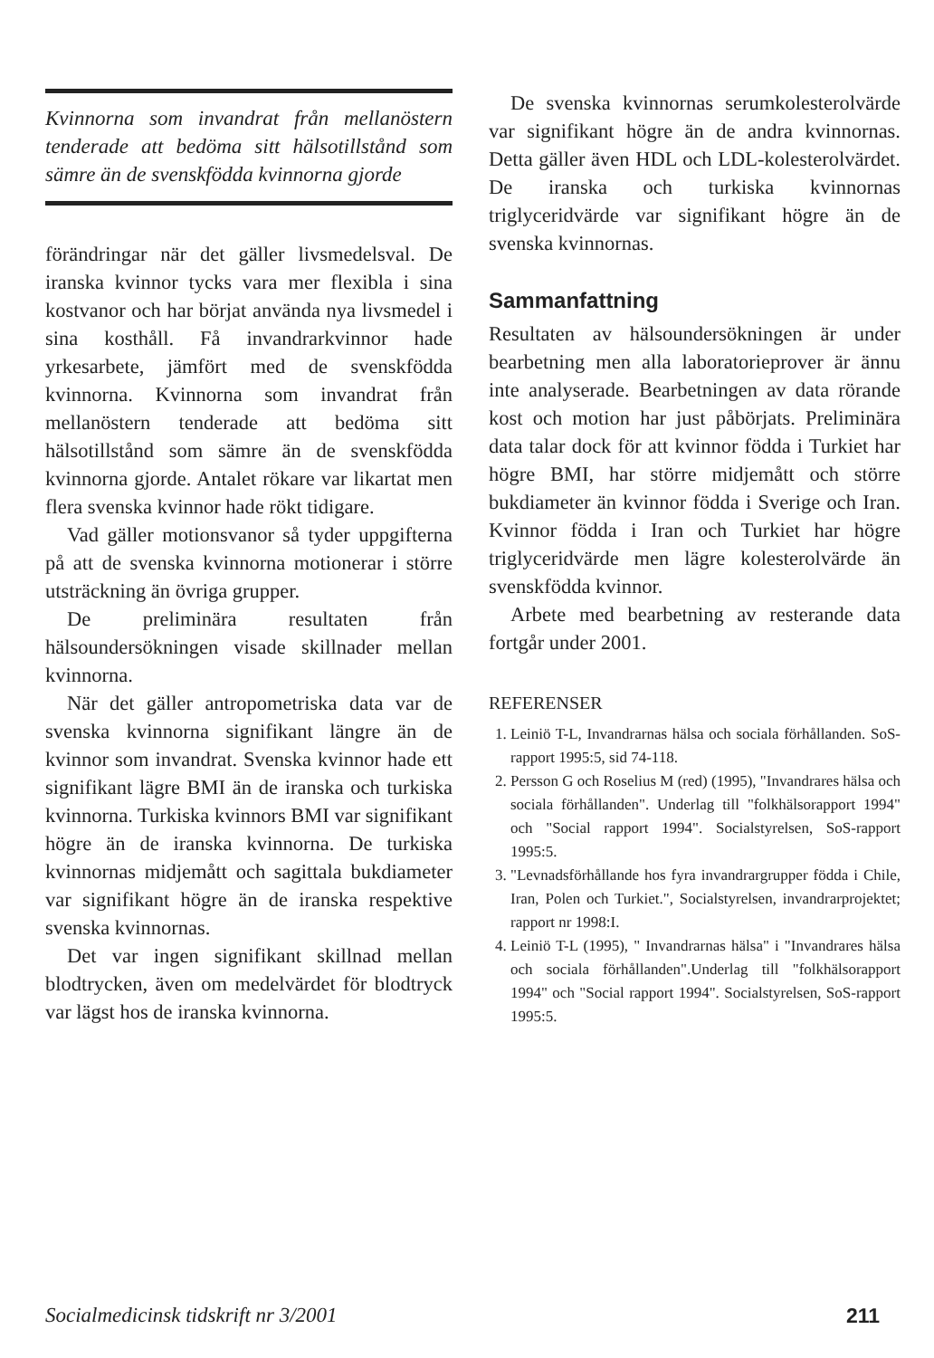Kvinnorna som invandrat från mellanöstern tenderade att bedöma sitt hälsotillstånd som sämre än de svenskfödda kvinnorna gjorde
förändringar när det gäller livsmedelsval. De iranska kvinnor tycks vara mer flexibla i sina kostvanor och har börjat använda nya livsmedel i sina kosthåll. Få invandrarkvinnor hade yrkesarbete, jämfört med de svenskfödda kvinnorna. Kvinnorna som invandrat från mellanöstern tenderade att bedöma sitt hälsotillstånd som sämre än de svenskfödda kvinnorna gjorde. Antalet rökare var likartat men flera svenska kvinnor hade rökt tidigare.
Vad gäller motionsvanor så tyder uppgifterna på att de svenska kvinnorna motionerar i större utsträckning än övriga grupper.
De preliminära resultaten från hälsoundersökningen visade skillnader mellan kvinnorna.
När det gäller antropometriska data var de svenska kvinnorna signifikant längre än de kvinnor som invandrat. Svenska kvinnor hade ett signifikant lägre BMI än de iranska och turkiska kvinnorna. Turkiska kvinnors BMI var signifikant högre än de iranska kvinnorna. De turkiska kvinnornas midjemått och sagittala bukdiameter var signifikant högre än de iranska respektive svenska kvinnornas.
Det var ingen signifikant skillnad mellan blodtrycken, även om medelvärdet för blodtryck var lägst hos de iranska kvinnorna.
De svenska kvinnornas serumkolesterolvärde var signifikant högre än de andra kvinnornas. Detta gäller även HDL och LDL-kolesterolvärdet. De iranska och turkiska kvinnornas triglyceridvärde var signifikant högre än de svenska kvinnornas.
Sammanfattning
Resultaten av hälsoundersökningen är under bearbetning men alla laboratorieprover är ännu inte analyserade. Bearbetningen av data rörande kost och motion har just påbörjats. Preliminära data talar dock för att kvinnor födda i Turkiet har högre BMI, har större midjemått och större bukdiameter än kvinnor födda i Sverige och Iran. Kvinnor födda i Iran och Turkiet har högre triglyceridvärde men lägre kolesterolvärde än svenskfödda kvinnor.
Arbete med bearbetning av resterande data fortgår under 2001.
REFERENSER
1. Leiniö T-L, Invandrarnas hälsa och sociala förhållanden. SoS- rapport 1995:5, sid 74-118.
2. Persson G och Roselius M (red) (1995), "Invandrares hälsa och sociala förhållanden". Underlag till "folkhälsorapport 1994" och "Social rapport 1994". Socialstyrelsen, SoS-rapport 1995:5.
3. "Levnadsförhållande hos fyra invandrargrupper födda i Chile, Iran, Polen och Turkiet.", Socialstyrelsen, invandrarprojektet; rapport nr 1998:I.
4. Leiniö T-L (1995), " Invandrarnas hälsa" i "Invandrares hälsa och sociala förhållanden".Underlag till "folkhälsorapport 1994" och "Social rapport 1994". Socialstyrelsen, SoS-rapport 1995:5.
Socialmedicinsk tidskrift nr 3/2001 211